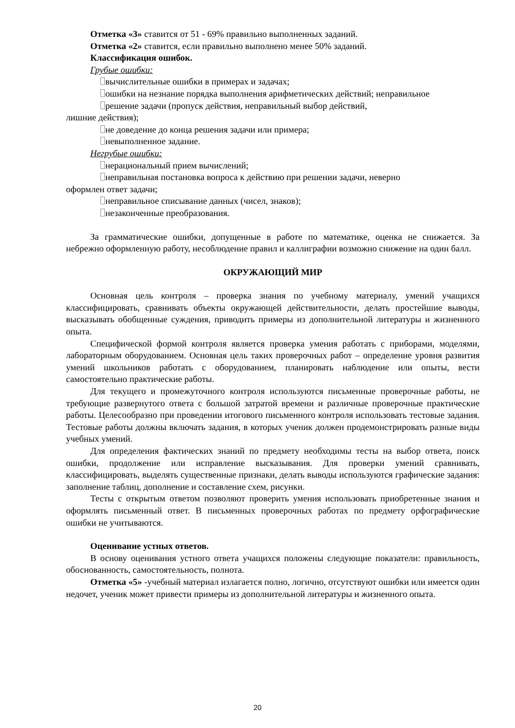Отметка «3» ставится от 51 - 69% правильно выполненных заданий.
Отметка «2» ставится, если правильно выполнено менее 50% заданий.
Классификация ошибок.
Грубые ошибки:
вычислительные ошибки в примерах и задачах;
ошибки на незнание порядка выполнения арифметических действий; неправильное
решение задачи (пропуск действия, неправильный выбор действий,
лишние действия);
не доведение до конца решения задачи или примера;
невыполненное задание.
Негрубые ошибки:
нерациональный прием вычислений;
неправильная постановка вопроса к действию при решении задачи, неверно
оформлен ответ задачи;
неправильное списывание данных (чисел, знаков);
незаконченные преобразования.
За грамматические ошибки, допущенные в работе по математике, оценка не снижается. За небрежно оформленную работу, несоблюдение правил и каллиграфии возможно снижение на один балл.
ОКРУЖАЮЩИЙ МИР
Основная цель контроля – проверка знания по учебному материалу, умений учащихся классифицировать, сравнивать объекты окружающей действительности, делать простейшие выводы, высказывать обобщенные суждения, приводить примеры из дополнительной литературы и жизненного опыта.
Специфической формой контроля является проверка умения работать с приборами, моделями, лабораторным оборудованием. Основная цель таких проверочных работ – определение уровня развития умений школьников работать с оборудованием, планировать наблюдение или опыты, вести самостоятельно практические работы.
Для текущего и промежуточного контроля используются письменные проверочные работы, не требующие развернутого ответа с большой затратой времени и различные проверочные практические работы. Целесообразно при проведении итогового письменного контроля использовать тестовые задания. Тестовые работы должны включать задания, в которых ученик должен продемонстрировать разные виды учебных умений.
Для определения фактических знаний по предмету необходимы тесты на выбор ответа, поиск ошибки, продолжение или исправление высказывания. Для проверки умений сравнивать, классифицировать, выделять существенные признаки, делать выводы используются графические задания: заполнение таблиц, дополнение и составление схем, рисунки.
Тесты с открытым ответом позволяют проверить умения использовать приобретенные знания и оформлять письменный ответ. В письменных проверочных работах по предмету орфографические ошибки не учитываются.
Оценивание устных ответов.
В основу оценивания устного ответа учащихся положены следующие показатели: правильность, обоснованность, самостоятельность, полнота.
Отметка «5» -учебный материал излагается полно, логично, отсутствуют ошибки или имеется один недочет, ученик может привести примеры из дополнительной литературы и жизненного опыта.
20